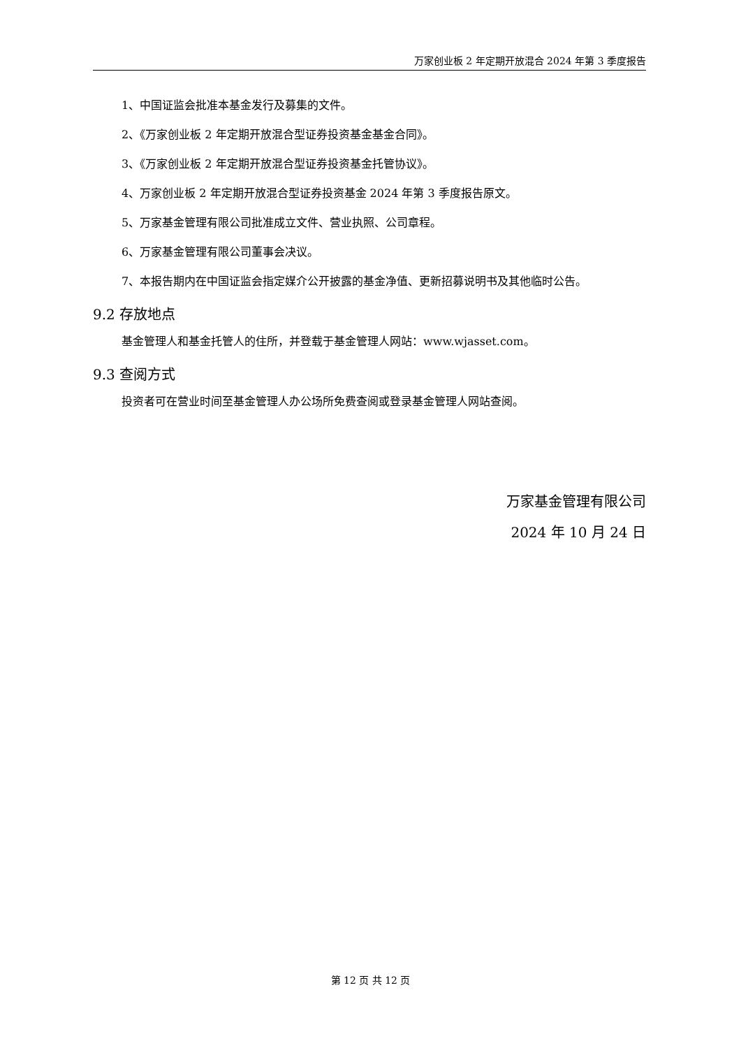万家创业板 2 年定期开放混合 2024 年第 3 季度报告
1、中国证监会批准本基金发行及募集的文件。
2、《万家创业板 2 年定期开放混合型证券投资基金基金合同》。
3、《万家创业板 2 年定期开放混合型证券投资基金托管协议》。
4、万家创业板 2 年定期开放混合型证券投资基金 2024 年第 3 季度报告原文。
5、万家基金管理有限公司批准成立文件、营业执照、公司章程。
6、万家基金管理有限公司董事会决议。
7、本报告期内在中国证监会指定媒介公开披露的基金净值、更新招募说明书及其他临时公告。
9.2 存放地点
基金管理人和基金托管人的住所，并登载于基金管理人网站：www.wjasset.com。
9.3 查阅方式
投资者可在营业时间至基金管理人办公场所免费查阅或登录基金管理人网站查阅。
万家基金管理有限公司
2024 年 10 月 24 日
第 12 页 共 12 页